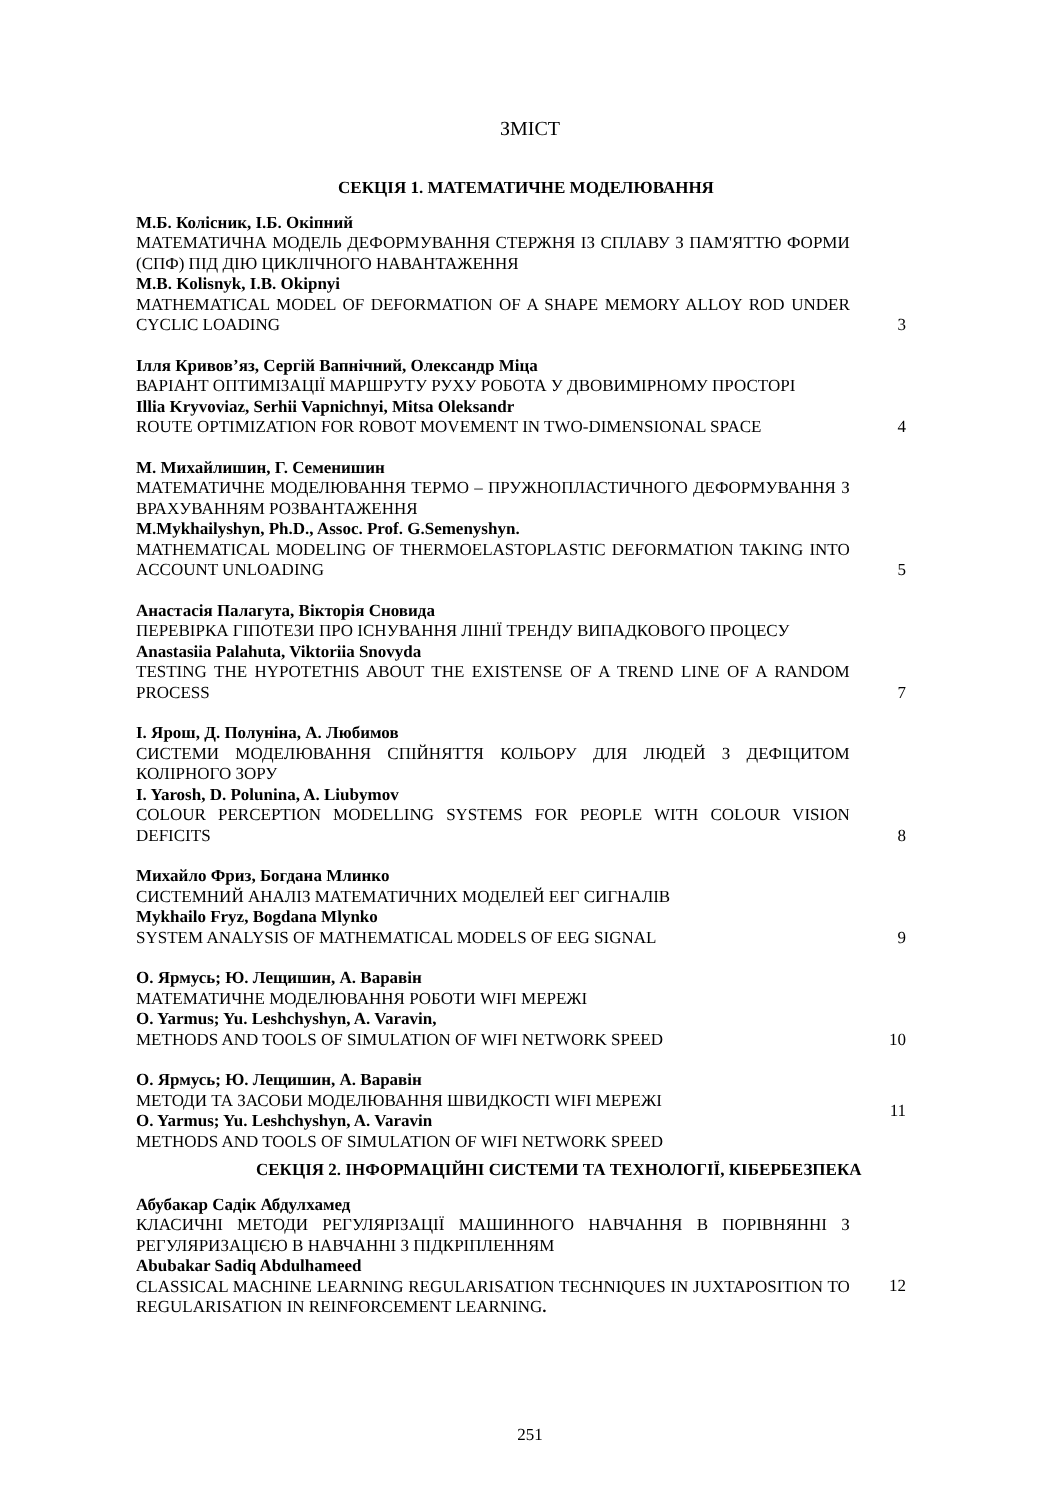ЗМІСТ
СЕКЦІЯ 1. МАТЕМАТИЧНЕ МОДЕЛЮВАННЯ
М.Б. Колісник, І.Б. Окіпний
МАТЕМАТИЧНА МОДЕЛЬ ДЕФОРМУВАННЯ СТЕРЖНЯ ІЗ СПЛАВУ З ПАМ'ЯТТЮ ФОРМИ (СПФ) ПІД ДІЮ ЦИКЛІЧНОГО НАВАНТАЖЕННЯ
M.B. Kolisnyk, I.B. Okipnyi
MATHEMATICAL MODEL OF DEFORMATION OF A SHAPE MEMORY ALLOY ROD UNDER CYCLIC LOADING
3
Ілля Кривов’яз, Сергій Вапнічний, Олександр Міца
ВАРІАНТ ОПТИМІЗАЦІЇ МАРШРУТУ РУХУ РОБОТА У ДВОВИМІРНОМУ ПРОСТОРІ
Illia Kryvoviaz, Serhii Vapnichnyi, Mitsa Oleksandr
ROUTE OPTIMIZATION FOR ROBOT MOVEMENT IN TWO-DIMENSIONAL SPACE
4
М. Михайлишин, Г. Семенишин
МАТЕМАТИЧНЕ МОДЕЛЮВАННЯ ТЕРМО – ПРУЖНОПЛАСТИЧНОГО ДЕФОРМУВАННЯ З ВРАХУВАННЯМ РОЗВАНТАЖЕННЯ
M.Mykhailyshyn, Ph.D., Assoc. Prof. G.Semenyshyn.
MATHEMATICAL MODELING OF THERMOELASTOPLASTIC DEFORMATION TAKING INTO ACCOUNT UNLOADING
5
Анастасія Палагута, Вікторія Сновида
ПЕРЕВІРКА ГІПОТЕЗИ ПРО ІСНУВАННЯ ЛІНІЇ ТРЕНДУ ВИПАДКОВОГО ПРОЦЕСУ
Anastasiia Palahuta, Viktoriia Snovyda
TESTING THE HYPOTETHIS ABOUT THE EXISTENSE OF A TREND LINE OF A RANDOM PROCESS
7
І. Ярош, Д. Полуніна, А. Любимов
СИСТЕМИ МОДЕЛЮВАННЯ СПІЙНЯТТЯ КОЛЬОРУ ДЛЯ ЛЮДЕЙ З ДЕФІЦИТОМ КОЛІРНОГО ЗОРУ
I. Yarosh, D. Polunina, A. Liubymov
COLOUR PERCEPTION MODELLING SYSTEMS FOR PEOPLE WITH COLOUR VISION DEFICITS
8
Михайло Фриз, Богдана Млинко
СИСТЕМНИЙ АНАЛІЗ МАТЕМАТИЧНИХ МОДЕЛЕЙ ЕЕГ СИГНАЛІВ
Mykhailo Fryz, Bogdana Mlynko
SYSTEM ANALYSIS OF MATHEMATICAL MODELS OF EEG SIGNAL
9
О. Ярмусь; Ю. Лещишин, А. Варавін
МАТЕМАТИЧНЕ МОДЕЛЮВАННЯ РОБОТИ WIFI МЕРЕЖІ
O. Yarmus; Yu. Leshchyshyn, A. Varavin,
METHODS AND TOOLS OF SIMULATION OF WIFI NETWORK SPEED
10
О. Ярмусь; Ю. Лещишин, А. Варавін
МЕТОДИ ТА ЗАСОБИ МОДЕЛЮВАННЯ ШВИДКОСТІ WIFI МЕРЕЖІ
O. Yarmus; Yu. Leshchyshyn, A. Varavin
METHODS AND TOOLS OF SIMULATION OF WIFI NETWORK SPEED
11
СЕКЦІЯ 2. ІНФОРМАЦІЙНІ СИСТЕМИ ТА ТЕХНОЛОГІЇ, КІБЕРБЕЗПЕКА
Абубакар Садік Абдулхамед
КЛАСИЧНІ МЕТОДИ РЕГУЛЯРІЗАЦІЇ МАШИННОГО НАВЧАННЯ В ПОРІВНЯННІ З РЕГУЛЯРИЗАЦІЄЮ В НАВЧАННІ З ПІДКРІПЛЕННЯМ
Abubakar Sadiq Abdulhameed
CLASSICAL MACHINE LEARNING REGULARISATION TECHNIQUES IN JUXTAPOSITION TO REGULARISATION IN REINFORCEMENT LEARNING.
12
251